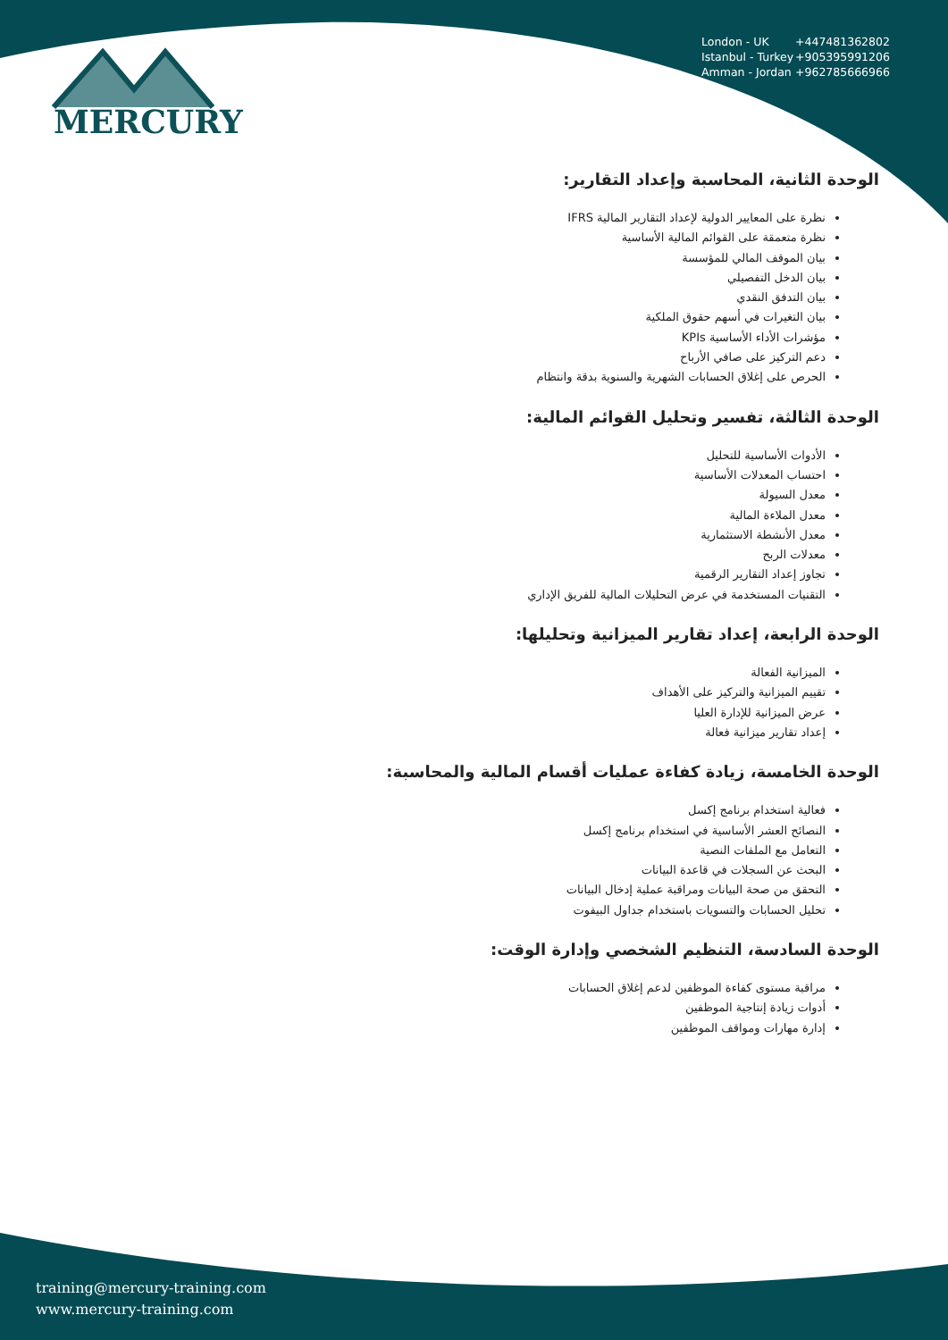MERCURY
London - UK +447481362802
Istanbul - Turkey +905395991206
Amman - Jordan +962785666966
الوحدة الثانية، المحاسبة وإعداد التقارير:
نظرة على المعايير الدولية لإعداد التقارير المالية IFRS
نظرة متعمقة على القوائم المالية الأساسية
بيان الموقف المالي للمؤسسة
بيان الدخل التفصيلي
بيان التدفق النقدي
بيان التغيرات في أسهم حقوق الملكية
مؤشرات الأداء الأساسية KPIs
دعم التركيز على صافي الأرباح
الحرص على إغلاق الحسابات الشهرية والسنوية بدقة وانتظام
الوحدة الثالثة، تفسير وتحليل القوائم المالية:
الأدوات الأساسية للتحليل
احتساب المعدلات الأساسية
معدل السيولة
معدل الملاءة المالية
معدل الأنشطة الاستثمارية
معدلات الربح
تجاوز إعداد التقارير الرقمية
التقنيات المستخدمة في عرض التحليلات المالية للفريق الإداري
الوحدة الرابعة، إعداد تقارير الميزانية وتحليلها:
الميزانية الفعالة
تقييم الميزانية والتركيز على الأهداف
عرض الميزانية للإدارة العليا
إعداد تقارير ميزانية فعالة
الوحدة الخامسة، زيادة كفاءة عمليات أقسام المالية والمحاسبة:
فعالية استخدام برنامج إكسل
النصائح العشر الأساسية في استخدام برنامج إكسل
التعامل مع الملفات النصية
البحث عن السجلات في قاعدة البيانات
التحقق من صحة البيانات ومراقبة عملية إدخال البيانات
تحليل الحسابات والتسويات باستخدام جداول البيفوت
الوحدة السادسة، التنظيم الشخصي وإدارة الوقت:
مراقبة مستوى كفاءة الموظفين لدعم إغلاق الحسابات
أدوات زيادة إنتاجية الموظفين
إدارة مهارات ومواقف الموظفين
training@mercury-training.com
www.mercury-training.com